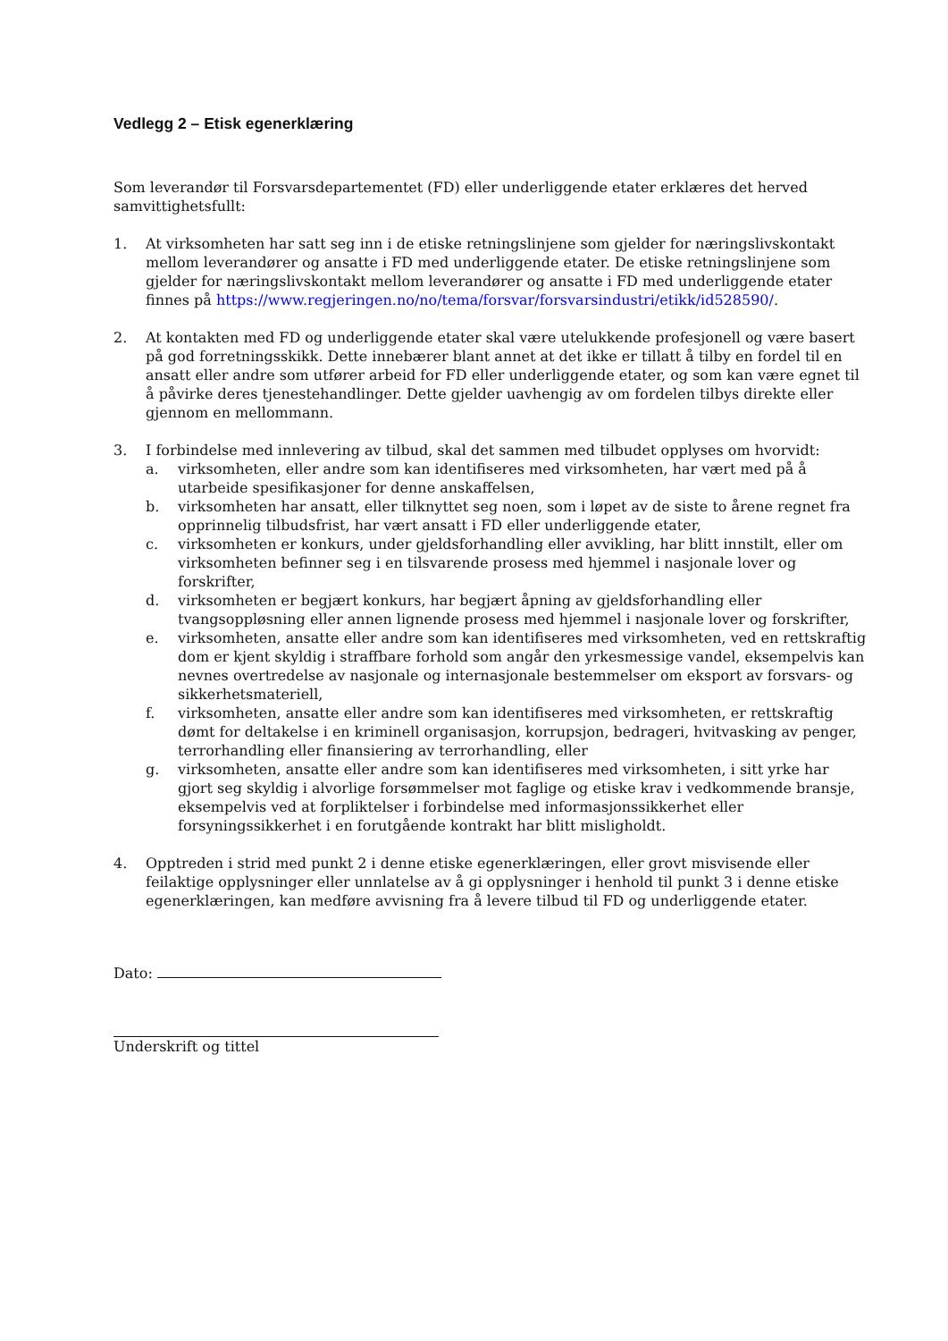Vedlegg 2 – Etisk egenerklæring
Som leverandør til Forsvarsdepartementet (FD) eller underliggende etater erklæres det herved samvittighetsfullt:
1. At virksomheten har satt seg inn i de etiske retningslinjene som gjelder for næringslivskontakt mellom leverandører og ansatte i FD med underliggende etater. De etiske retningslinjene som gjelder for næringslivskontakt mellom leverandører og ansatte i FD med underliggende etater finnes på https://www.regjeringen.no/no/tema/forsvar/forsvarsindustri/etikk/id528590/.
2. At kontakten med FD og underliggende etater skal være utelukkende profesjonell og være basert på god forretningsskikk. Dette innebærer blant annet at det ikke er tillatt å tilby en fordel til en ansatt eller andre som utfører arbeid for FD eller underliggende etater, og som kan være egnet til å påvirke deres tjenestehandlinger. Dette gjelder uavhengig av om fordelen tilbys direkte eller gjennom en mellommann.
3. I forbindelse med innlevering av tilbud, skal det sammen med tilbudet opplyses om hvorvidt:
a. virksomheten, eller andre som kan identifiseres med virksomheten, har vært med på å utarbeide spesifikasjoner for denne anskaffelsen,
b. virksomheten har ansatt, eller tilknyttet seg noen, som i løpet av de siste to årene regnet fra opprinnelig tilbudsfrist, har vært ansatt i FD eller underliggende etater,
c. virksomheten er konkurs, under gjeldsforhandling eller avvikling, har blitt innstilt, eller om virksomheten befinner seg i en tilsvarende prosess med hjemmel i nasjonale lover og forskrifter,
d. virksomheten er begjært konkurs, har begjært åpning av gjeldsforhandling eller tvangsoppløsning eller annen lignende prosess med hjemmel i nasjonale lover og forskrifter,
e. virksomheten, ansatte eller andre som kan identifiseres med virksomheten, ved en rettskraftig dom er kjent skyldig i straffbare forhold som angår den yrkesmessige vandel, eksempelvis kan nevnes overtredelse av nasjonale og internasjonale bestemmelser om eksport av forsvars- og sikkerhetsmateriell,
f. virksomheten, ansatte eller andre som kan identifiseres med virksomheten, er rettskraftig dømt for deltakelse i en kriminell organisasjon, korrupsjon, bedrageri, hvitvasking av penger, terrorhandling eller finansiering av terrorhandling, eller
g. virksomheten, ansatte eller andre som kan identifiseres med virksomheten, i sitt yrke har gjort seg skyldig i alvorlige forsømmelser mot faglige og etiske krav i vedkommende bransje, eksempelvis ved at forpliktelser i forbindelse med informasjonssikkerhet eller forsyningssikkerhet i en forutgående kontrakt har blitt misligholdt.
4. Opptreden i strid med punkt 2 i denne etiske egenerklæringen, eller grovt misvisende eller feilaktige opplysninger eller unnlatelse av å gi opplysninger i henhold til punkt 3 i denne etiske egenerklæringen, kan medføre avvisning fra å levere tilbud til FD og underliggende etater.
Dato:
Underskrift og tittel